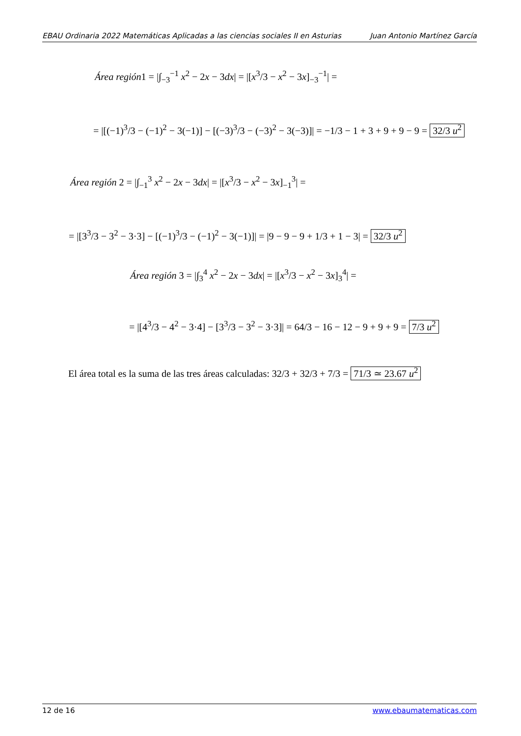EBAU Ordinaria 2022 Matemáticas Aplicadas a las ciencias sociales II en Asturias Juan Antonio Martínez García
Área región1 = |∫<sub>−3</sub><sup>−1</sup> x<sup>2</sup> − 2x − 3dx| = |[x<sup>3</sup>/3 − x<sup>2</sup> − 3x]<sub>−3</sub><sup>−1</sup>| =
= |[(−1)<sup>3</sup>/3 − (−1)<sup>2</sup> − 3(−1)] − [(−3)<sup>3</sup>/3 − (−3)<sup>2</sup> − 3(−3)]| = −1/3 − 1 + 3 + 9 + 9 − 9 = 32/3 u<sup>2</sup>
Área región 2 = |∫<sub>−1</sub><sup>3</sup> x<sup>2</sup> − 2x − 3dx| = |[x<sup>3</sup>/3 − x<sup>2</sup> − 3x]<sub>−1</sub><sup>3</sup>| =
= |[3<sup>3</sup>/3 − 3<sup>2</sup> − 3·3] − [(−1)<sup>3</sup>/3 − (−1)<sup>2</sup> − 3(−1)]| = |9 − 9 − 9 + 1/3 + 1 − 3| = 32/3 u<sup>2</sup>
Área región 3 = |∫<sub>3</sub><sup>4</sup> x<sup>2</sup> − 2x − 3dx| = |[x<sup>3</sup>/3 − x<sup>2</sup> − 3x]<sub>3</sub><sup>4</sup>| =
= |[4<sup>3</sup>/3 − 4<sup>2</sup> − 3·4] − [3<sup>3</sup>/3 − 3<sup>2</sup> − 3·3]| = 64/3 − 16 − 12 − 9 + 9 + 9 = 7/3 u<sup>2</sup>
El área total es la suma de las tres áreas calculadas: 32/3 + 32/3 + 7/3 = 71/3 ≃ 23.67 u<sup>2</sup>
12 de 16 www.ebaumatematicas.com